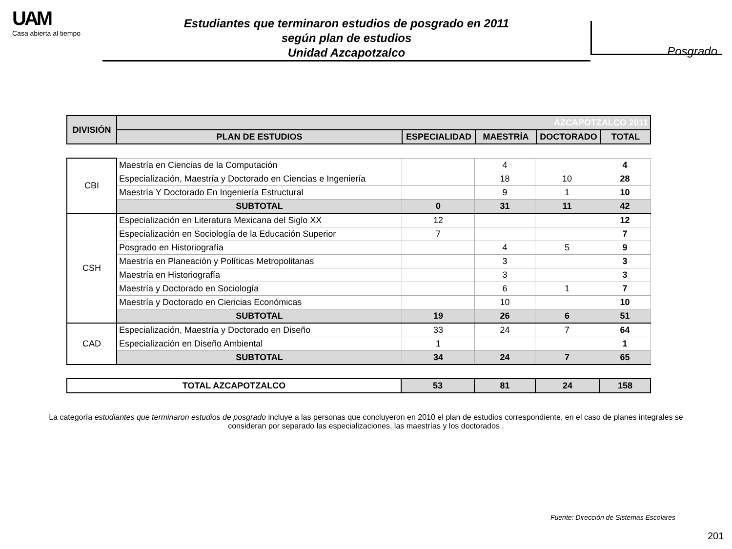UAM
Casa abierta al tiempo
Estudiantes que terminaron estudios de posgrado en 2011
según plan de estudios
Unidad Azcapotzalco
Posgrado
| DIVISIÓN | AZCAPOTZALCO 2011 | | | | |
| --- | --- | --- | --- | --- | --- |
| | PLAN DE ESTUDIOS | ESPECIALIDAD | MAESTRÍA | DOCTORADO | TOTAL |
| CBI | Maestría en Ciencias de la Computación | | 4 | | 4 |
| | Especialización, Maestría y Doctorado en Ciencias e Ingeniería | | 18 | 10 | 28 |
| | Maestría Y Doctorado En Ingeniería Estructural | | 9 | 1 | 10 |
| | SUBTOTAL | 0 | 31 | 11 | 42 |
| CSH | Especialización en Literatura Mexicana del Siglo XX | 12 | | | 12 |
| | Especialización en Sociología de la Educación Superior | 7 | | | 7 |
| | Posgrado en Historiografía | | 4 | 5 | 9 |
| | Maestría en Planeación y Políticas Metropolitanas | | 3 | | 3 |
| | Maestría en Historiografía | | 3 | | 3 |
| | Maestría y Doctorado en Sociología | | 6 | 1 | 7 |
| | Maestría y Doctorado en Ciencias Económicas | | 10 | | 10 |
| | SUBTOTAL | 19 | 26 | 6 | 51 |
| CAD | Especialización, Maestría y Doctorado en Diseño | 33 | 24 | 7 | 64 |
| | Especialización en Diseño Ambiental | 1 | | | 1 |
| | SUBTOTAL | 34 | 24 | 7 | 65 |
| TOTAL AZCAPOTZALCO | 53 | 81 | 24 | 158 |
La categoría estudiantes que terminaron estudios de posgrado incluye a las personas que concluyeron en 2010 el plan de estudios correspondiente, en el caso de planes integrales se consideran por separado las especializaciones, las maestrías y los doctorados .
Fuente: Dirección de Sistemas Escolares
201